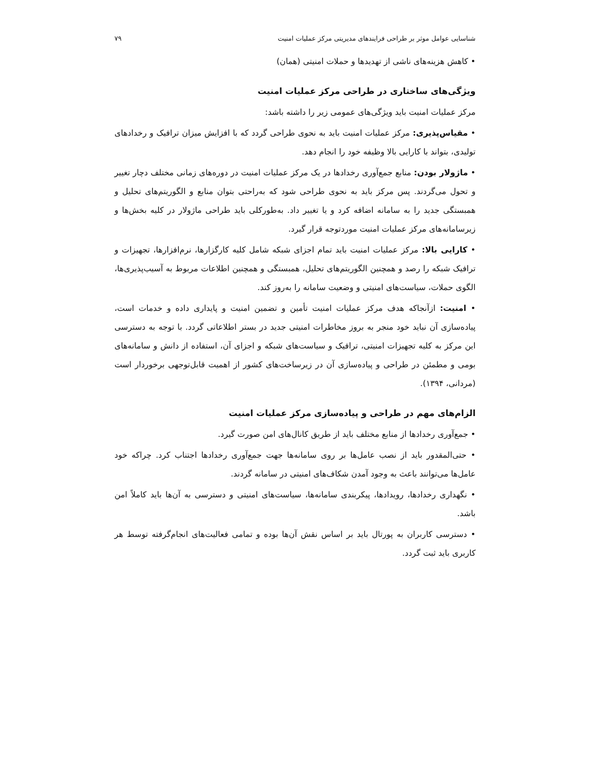شناسایی عوامل موثر بر طراحی فرایندهای مدیریتی مرکز عملیات امنیت ۷۹
• کاهش هزینه‌های ناشی از تهدیدها و حملات امنیتی (همان)
ویژگی‌های ساختاری در طراحی مرکز عملیات امنیت
مرکز عملیات امنیت باید ویژگی‌های عمومی زیر را داشته باشد:
• مقیاس‌پذیری: مرکز عملیات امنیت باید به نحوی طراحی گردد که با افزایش میزان ترافیک و رخدادهای تولیدی، بتواند با کارایی بالا وظیفه خود را انجام دهد.
• ماژولار بودن: منابع جمع‌آوری رخدادها در یک مرکز عملیات امنیت در دوره‌های زمانی مختلف دچار تغییر و تحول می‌گردند. پس مرکز باید به نحوی طراحی شود که به‌راحتی بتوان منابع و الگوریتم‌های تحلیل و همبستگی جدید را به سامانه اضافه کرد و یا تغییر داد. به‌طورکلی باید طراحی ماژولار در کلیه بخش‌ها و زیرسامانه‌های مرکز عملیات امنیت موردتوجه قرار گیرد.
• کارایی بالا: مرکز عملیات امنیت باید تمام اجزای شبکه شامل کلیه کارگزارها، نرم‌افزارها، تجهیزات و ترافیک شبکه را رصد و همچنین الگوریتم‌های تحلیل، همبستگی و همچنین اطلاعات مربوط به آسیب‌پذیری‌ها، الگوی حملات، سیاست‌های امنیتی و وضعیت سامانه را به‌روز کند.
• امنیت: ازآنجاکه هدف مرکز عملیات امنیت تأمین و تضمین امنیت و پایداری داده و خدمات است، پیاده‌سازی آن نباید خود منجر به بروز مخاطرات امنیتی جدید در بستر اطلاعاتی گردد. با توجه به دسترسی این مرکز به کلیه تجهیزات امنیتی، ترافیک و سیاست‌های شبکه و اجزای آن، استفاده از دانش و سامانه‌های بومی و مطمئن در طراحی و پیاده‌سازی آن در زیرساخت‌های کشور از اهمیت قابل‌توجهی برخوردار است (مردانی، ۱۳۹۴).
الزام‌های مهم در طراحی و پیاده‌سازی مرکز عملیات امنیت
• جمع‌آوری رخدادها از منابع مختلف باید از طریق کانال‌های امن صورت گیرد.
• حتی‌المقدور باید از نصب عامل‌ها بر روی سامانه‌ها جهت جمع‌آوری رخدادها اجتناب کرد. چراکه خود عامل‌ها می‌توانند باعث به وجود آمدن شکاف‌های امنیتی در سامانه گردند.
• نگهداری رخدادها، رویدادها، پیکربندی سامانه‌ها، سیاست‌های امنیتی و دسترسی به آن‌ها باید کاملاً امن باشد.
• دسترسی کاربران به پورتال باید بر اساس نقش آن‌ها بوده و تمامی فعالیت‌های انجام‌گرفته توسط هر کاربری باید ثبت گردد.